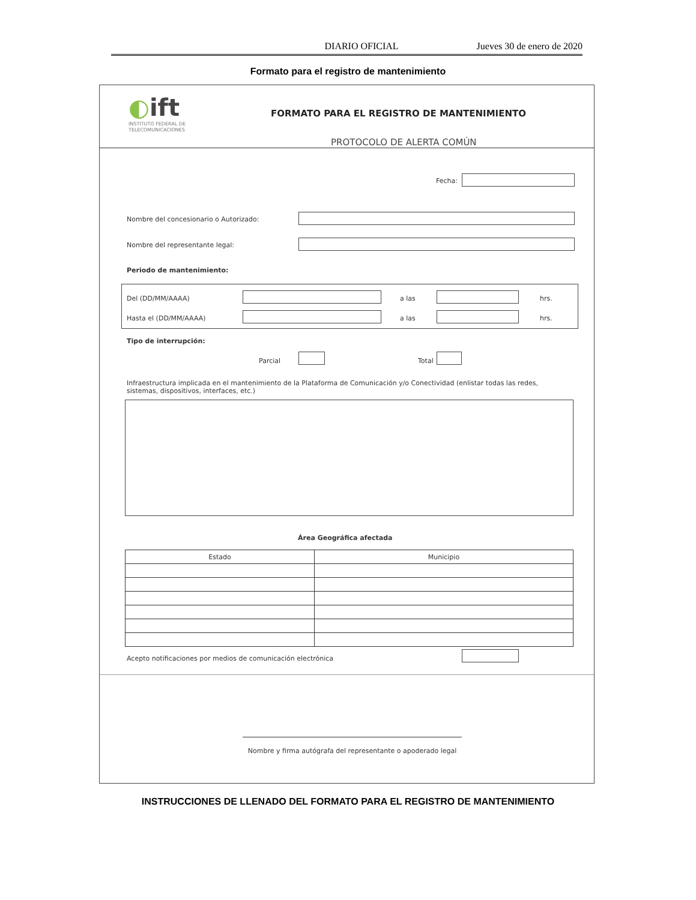DIARIO OFICIAL Jueves 30 de enero de 2020
Formato para el registro de mantenimiento
◐ift
INSTITUTO FEDERAL DE
TELECOMUNICACIONES
FORMATO PARA EL REGISTRO DE MANTENIMIENTO
PROTOCOLO DE ALERTA COMÚN
Fecha:
Nombre del concesionario o Autorizado:
Nombre del representante legal:
Periodo de mantenimiento:
Del (DD/MM/AAAA) a las hrs.
Hasta el (DD/MM/AAAA) a las hrs.
Tipo de interrupción:
Parcial Total
Infraestructura implicada en el mantenimiento de la Plataforma de Comunicación y/o Conectividad (enlistar todas las redes, sistemas, dispositivos, interfaces, etc.)
Área Geográfica afectada
| Estado | Municipio |
| --- | --- |
Acepto notificaciones por medios de comunicación electrónica
Nombre y firma autógrafa del representante o apoderado legal
INSTRUCCIONES DE LLENADO DEL FORMATO PARA EL REGISTRO DE MANTENIMIENTO